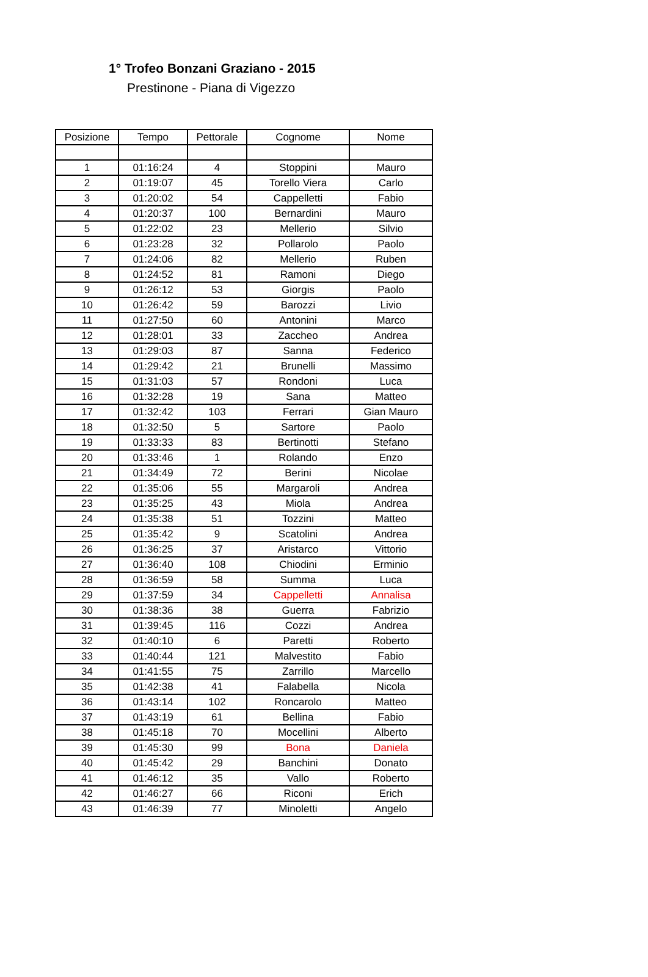1° Trofeo Bonzani Graziano - 2015
Prestinone - Piana di Vigezzo
| Posizione | Tempo | Pettorale | Cognome | Nome |
| --- | --- | --- | --- | --- |
| 1 | 01:16:24 | 4 | Stoppini | Mauro |
| 2 | 01:19:07 | 45 | Torello Viera | Carlo |
| 3 | 01:20:02 | 54 | Cappelletti | Fabio |
| 4 | 01:20:37 | 100 | Bernardini | Mauro |
| 5 | 01:22:02 | 23 | Mellerio | Silvio |
| 6 | 01:23:28 | 32 | Pollarolo | Paolo |
| 7 | 01:24:06 | 82 | Mellerio | Ruben |
| 8 | 01:24:52 | 81 | Ramoni | Diego |
| 9 | 01:26:12 | 53 | Giorgis | Paolo |
| 10 | 01:26:42 | 59 | Barozzi | Livio |
| 11 | 01:27:50 | 60 | Antonini | Marco |
| 12 | 01:28:01 | 33 | Zaccheo | Andrea |
| 13 | 01:29:03 | 87 | Sanna | Federico |
| 14 | 01:29:42 | 21 | Brunelli | Massimo |
| 15 | 01:31:03 | 57 | Rondoni | Luca |
| 16 | 01:32:28 | 19 | Sana | Matteo |
| 17 | 01:32:42 | 103 | Ferrari | Gian Mauro |
| 18 | 01:32:50 | 5 | Sartore | Paolo |
| 19 | 01:33:33 | 83 | Bertinotti | Stefano |
| 20 | 01:33:46 | 1 | Rolando | Enzo |
| 21 | 01:34:49 | 72 | Berini | Nicolae |
| 22 | 01:35:06 | 55 | Margaroli | Andrea |
| 23 | 01:35:25 | 43 | Miola | Andrea |
| 24 | 01:35:38 | 51 | Tozzini | Matteo |
| 25 | 01:35:42 | 9 | Scatolini | Andrea |
| 26 | 01:36:25 | 37 | Aristarco | Vittorio |
| 27 | 01:36:40 | 108 | Chiodini | Erminio |
| 28 | 01:36:59 | 58 | Summa | Luca |
| 29 | 01:37:59 | 34 | Cappelletti | Annalisa |
| 30 | 01:38:36 | 38 | Guerra | Fabrizio |
| 31 | 01:39:45 | 116 | Cozzi | Andrea |
| 32 | 01:40:10 | 6 | Paretti | Roberto |
| 33 | 01:40:44 | 121 | Malvestito | Fabio |
| 34 | 01:41:55 | 75 | Zarrillo | Marcello |
| 35 | 01:42:38 | 41 | Falabella | Nicola |
| 36 | 01:43:14 | 102 | Roncarolo | Matteo |
| 37 | 01:43:19 | 61 | Bellina | Fabio |
| 38 | 01:45:18 | 70 | Mocellini | Alberto |
| 39 | 01:45:30 | 99 | Bona | Daniela |
| 40 | 01:45:42 | 29 | Banchini | Donato |
| 41 | 01:46:12 | 35 | Vallo | Roberto |
| 42 | 01:46:27 | 66 | Riconi | Erich |
| 43 | 01:46:39 | 77 | Minoletti | Angelo |